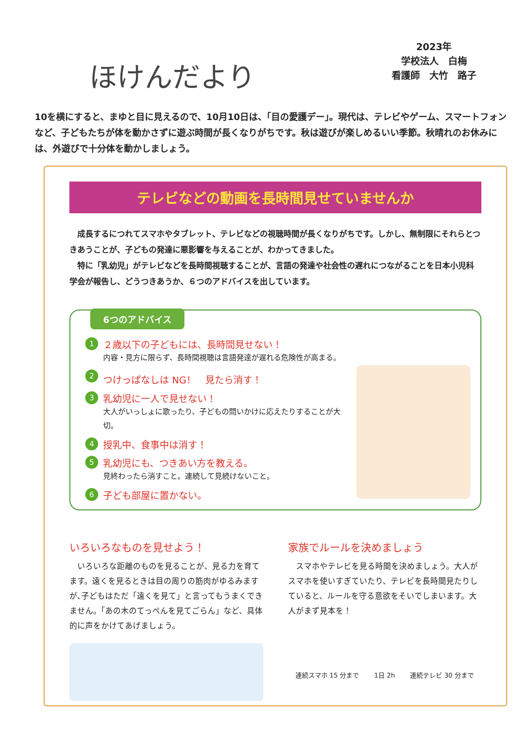ほけんだより
2023年
学校法人　白梅
看護師　大竹　路子
10を横にすると、まゆと目に見えるので、10月10日は、「目の愛護デー」。現代は、テレビやゲーム、スマートフォンなど、子どもたちが体を動かさずに遊ぶ時間が長くなりがちです。秋は遊びが楽しめるいい季節。秋晴れのお休みには、外遊びで十分体を動かしましょう。
テレビなどの動画を長時間見せていませんか
　成長するにつれてスマホやタブレット、テレビなどの視聴時間が長くなりがちです。しかし、無制限にそれらとつきあうことが、子どもの発達に悪影響を与えることが、わかってきました。
　特に「乳幼児」がテレビなどを長時間視聴することが、言語の発達や社会性の遅れにつながることを日本小児科学会が報告し、どうつきあうか、６つのアドバイスを出しています。
6つのアドバイス
1
２歳以下の子どもには、長時間見せない！
内容・見方に限らず、長時間視聴は言語発達が遅れる危険性が高まる。
2
つけっぱなしは NG！　見たら消す！
3
乳幼児に一人で見せない！
大人がいっしょに歌ったり、子どもの問いかけに応えたりすることが大切。
4
授乳中、食事中は消す！
5
乳幼児にも、つきあい方を教える。
見終わったら消すこと。連続して見続けないこと。
6
子ども部屋に置かない。
いろいろなものを見せよう！
　いろいろな距離のものを見ることが、見る力を育てます。遠くを見るときは目の周りの筋肉がゆるみますが､子どもはただ「遠くを見て」と言ってもうまくできません。「あの木のてっぺんを見てごらん」など、具体的に声をかけてあげましょう。
家族でルールを決めましょう
　スマホやテレビを見る時間を決めましょう。大人がスマホを使いすぎていたり、テレビを長時間見たりしていると、ルールを守る意欲をそいでしまいます。大人がまず見本を！
連続スマホ 15 分まで 1日 2h 連続テレビ 30 分まで